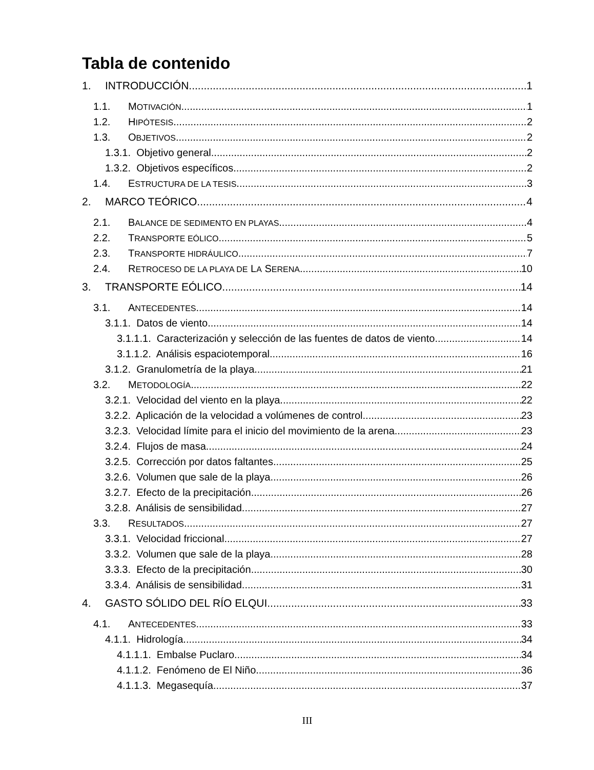Tabla de contenido
1. INTRODUCCIÓN 1
1.1. MOTIVACIÓN 1
1.2. HIPÓTESIS 2
1.3. OBJETIVOS 2
1.3.1. Objetivo general 2
1.3.2. Objetivos específicos 2
1.4. ESTRUCTURA DE LA TESIS 3
2. MARCO TEÓRICO 4
2.1. BALANCE DE SEDIMENTO EN PLAYAS 4
2.2. TRANSPORTE EÓLICO 5
2.3. TRANSPORTE HIDRÁULICO 7
2.4. RETROCESO DE LA PLAYA DE LA SERENA 10
3. TRANSPORTE EÓLICO 14
3.1. ANTECEDENTES 14
3.1.1. Datos de viento 14
3.1.1.1. Caracterización y selección de las fuentes de datos de viento 14
3.1.1.2. Análisis espaciotemporal 16
3.1.2. Granulometría de la playa 21
3.2. METODOLOGÍA 22
3.2.1. Velocidad del viento en la playa 22
3.2.2. Aplicación de la velocidad a volúmenes de control 23
3.2.3. Velocidad límite para el inicio del movimiento de la arena 23
3.2.4. Flujos de masa 24
3.2.5. Corrección por datos faltantes 25
3.2.6. Volumen que sale de la playa 26
3.2.7. Efecto de la precipitación 26
3.2.8. Análisis de sensibilidad 27
3.3. RESULTADOS 27
3.3.1. Velocidad friccional 27
3.3.2. Volumen que sale de la playa 28
3.3.3. Efecto de la precipitación 30
3.3.4. Análisis de sensibilidad 31
4. GASTO SÓLIDO DEL RÍO ELQUI 33
4.1. ANTECEDENTES 33
4.1.1. Hidrología 34
4.1.1.1. Embalse Puclaro 34
4.1.1.2. Fenómeno de El Niño 36
4.1.1.3. Megasequía 37
III